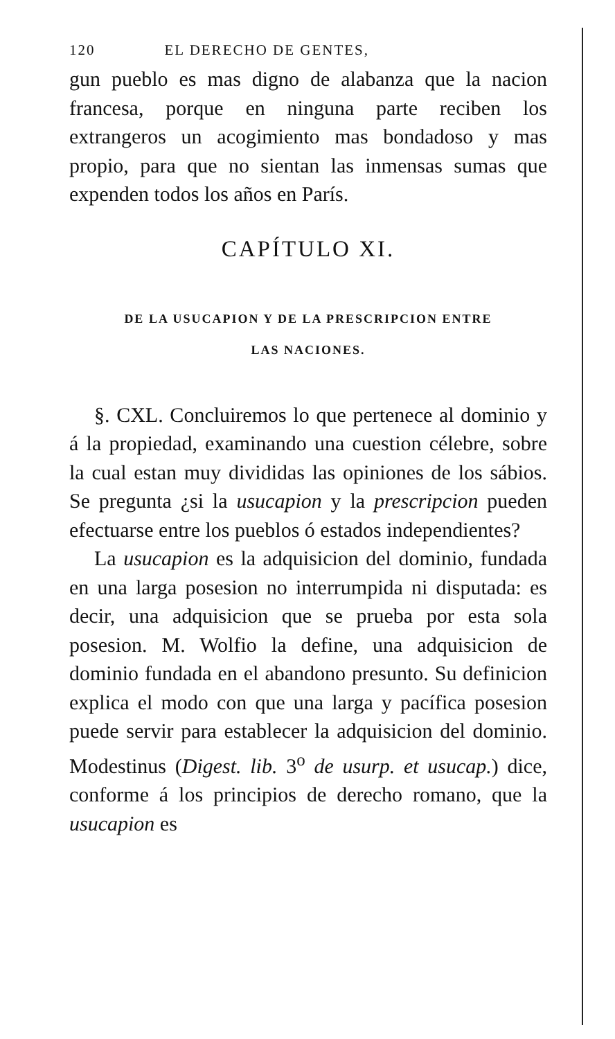120 EL DERECHO DE GENTES,
gun pueblo es mas digno de alabanza que la nacion francesa, porque en ninguna parte reciben los extrangeros un acogimiento mas bondadoso y mas propio, para que no sientan las inmensas sumas que expenden todos los años en París.
CAPÍTULO XI.
DE LA USUCAPION Y DE LA PRESCRIPCION ENTRE
LAS NACIONES.
§. CXL. Concluiremos lo que pertenece al dominio y á la propiedad, examinando una cuestion célebre, sobre la cual estan muy divididas las opiniones de los sábios. Se pregunta ¿si la usucapion y la prescripcion pueden efectuarse entre los pueblos ó estados independientes?
La usucapion es la adquisicion del dominio, fundada en una larga posesion no interrumpida ni disputada: es decir, una adquisicion que se prueba por esta sola posesion. M. Wolfio la define, una adquisicion de dominio fundada en el abandono presunto. Su definicion explica el modo con que una larga y pacífica posesion puede servir para establecer la adquisicion del dominio. Modestinus (Digest. lib. 3<sup>o</sup> de usurp. et usucap.) dice, conforme á los principios de derecho romano, que la usucapion es